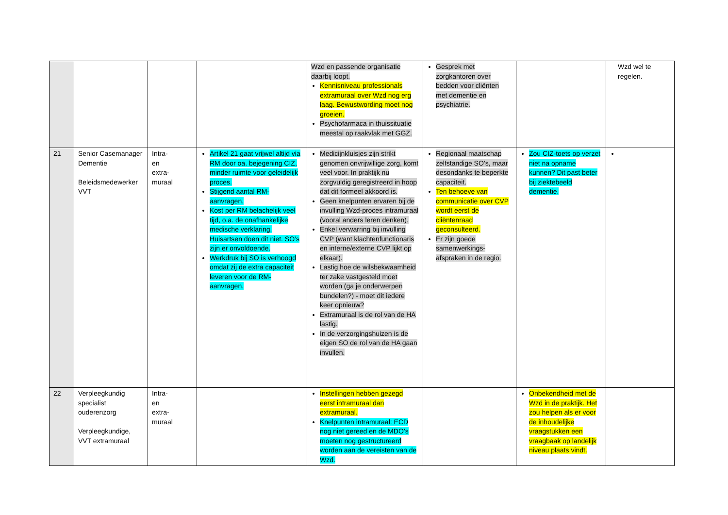| | | | | Wzd en passende organisatie daarbij loopt. Kennisniveau professionals extramuraal over Wzd nog erg laag. Bewustwording moet nog groeien. Psychofarmaca in thuissituatie meestal op raakvlak met GGZ. | Gesprek met zorgkantoren over bedden voor cliënten met dementie en psychiatrie. | | Wzd wel te regelen. |
| 21 | Senior Casemanager Dementie Beleidsmedewerker VVT | Intra- en extra- muraal | Artikel 21 gaat vrijwel altijd via RM door oa. bejegening CIZ, minder ruimte voor geleidelijk proces. Stijgend aantal RM-aanvragen. Kost per RM belachelijk veel tijd, o.a. de onafhankelijke medische verklaring. Huisartsen doen dit niet. SO’s zijn er onvoldoende. Werkdruk bij SO is verhoogd omdat zij de extra capaciteit leveren voor de RM-aanvragen. | Medicijnkluisjes zijn strikt genomen onvrijwillige zorg, komt veel voor. In praktijk nu zorgvuldig geregistreerd in hoop dat dit formeel akkoord is. Geen knelpunten ervaren bij de invulling Wzd-proces intramuraal (vooral anders leren denken). Enkel verwarring bij invulling CVP (want klachtenfunctionaris en interne/externe CVP lijkt op elkaar). Lastig hoe de wilsbekwaamheid ter zake vastgesteld moet worden (ga je onderwerpen bundelen?) - moet dit iedere keer opnieuw? Extramuraal is de rol van de HA lastig. In de verzorgingshuizen is de eigen SO de rol van de HA gaan invullen. | Regionaal maatschap zelfstandige SO’s, maar desondanks te beperkte capaciteit. Ten behoeve van communicatie over CVP wordt eerst de cliëntenraad geconsulteerd. Er zijn goede samenwerkings-afspraken in de regio. | Zou CIZ-toets op verzet niet na opname kunnen? Dit past beter bij ziektebeeld dementie. | |
| 22 | Verpleegkundig specialist ouderenzorg Verpleegkundige, VVT extramuraal | Intra- en extra- muraal | | Instellingen hebben gezegd eerst intramuraal dan extramuraal. Knelpunten intramuraal: ECD nog niet gereed en de MDO’s moeten nog gestructureerd worden aan de vereisten van de Wzd. | | Onbekendheid met de Wzd in de praktijk. Het zou helpen als er voor de inhoudelijke vraagstukken een vraagbaak op landelijk niveau plaats vindt. | |